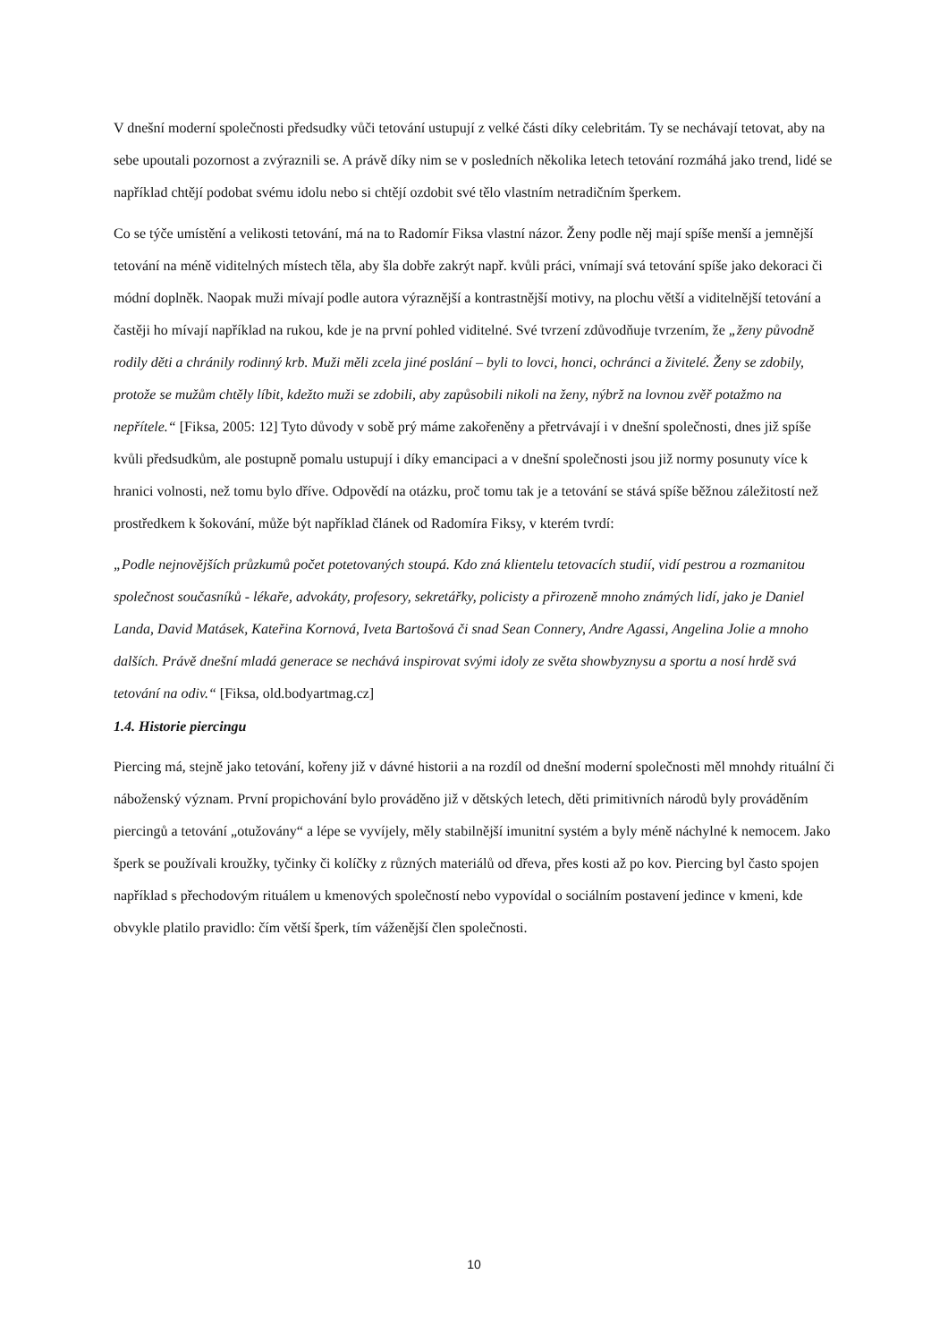V dnešní moderní společnosti předsudky vůči tetování ustupují z velké části díky celebritám. Ty se nechávají tetovat, aby na sebe upoutali pozornost a zvýraznili se. A právě díky nim se v posledních několika letech tetování rozmáhá jako trend, lidé se například chtějí podobat svému idolu nebo si chtějí ozdobit své tělo vlastním netradičním šperkem.
Co se týče umístění a velikosti tetování, má na to Radomír Fiksa vlastní názor. Ženy podle něj mají spíše menší a jemnější tetování na méně viditelných místech těla, aby šla dobře zakrýt např. kvůli práci, vnímají svá tetování spíše jako dekoraci či módní doplněk. Naopak muži mívají podle autora výraznější a kontrastnější motivy, na plochu větší a viditelnější tetování a častěji ho mívají například na rukou, kde je na první pohled viditelné. Své tvrzení zdůvodňuje tvrzením, že „ženy původně rodily děti a chránily rodinný krb. Muži měli zcela jiné poslání – byli to lovci, honci, ochránci a živitelé. Ženy se zdobily, protože se mužům chtěly líbit, kdežto muži se zdobili, aby zapůsobili nikoli na ženy, nýbrž na lovnou zvěř potažmo na nepřítele.“ [Fiksa, 2005: 12] Tyto důvody v sobě prý máme zakořeněny a přetrvávají i v dnešní společnosti, dnes již spíše kvůli předsudkům, ale postupně pomalu ustupují i díky emancipaci a v dnešní společnosti jsou již normy posunuty více k hranici volnosti, než tomu bylo dříve. Odpovědí na otázku, proč tomu tak je a tetování se stává spíše běžnou záležitostí než prostředkem k šokování, může být například článek od Radomíra Fiksy, v kterém tvrdí:
„Podle nejnovějších průzkumů počet potetovaných stoupá. Kdo zná klientelu tetovacích studií, vidí pestrou a rozmanitou společnost současníků - lékaře, advokáty, profesory, sekretářky, policisty a přirozeně mnoho známých lidí, jako je Daniel Landa, David Matásek, Kateřina Kornová, Iveta Bartošová či snad Sean Connery, Andre Agassi, Angelina Jolie a mnoho dalších. Právě dnešní mladá generace se nechává inspirovat svými idoly ze světa showbyznysu a sportu a nosí hrdě svá tetování na odiv.“ [Fiksa, old.bodyartmag.cz]
1.4. Historie piercingu
Piercing má, stejně jako tetování, kořeny již v dávné historii a na rozdíl od dnešní moderní společnosti měl mnohdy rituální či náboženský význam. První propichování bylo prováděno již v dětských letech, děti primitivních národů byly prováděním piercingů a tetování „otužovány“ a lépe se vyvíjely, měly stabilnější imunitní systém a byly méně náchylné k nemocem. Jako šperk se používali kroužky, tyčinky či kolíčky z různých materiálů od dřeva, přes kosti až po kov. Piercing byl často spojen například s přechodovým rituálem u kmenových společností nebo vypovídal o sociálním postavení jedince v kmeni, kde obvykle platilo pravidlo: čím větší šperk, tím váženější člen společnosti.
10